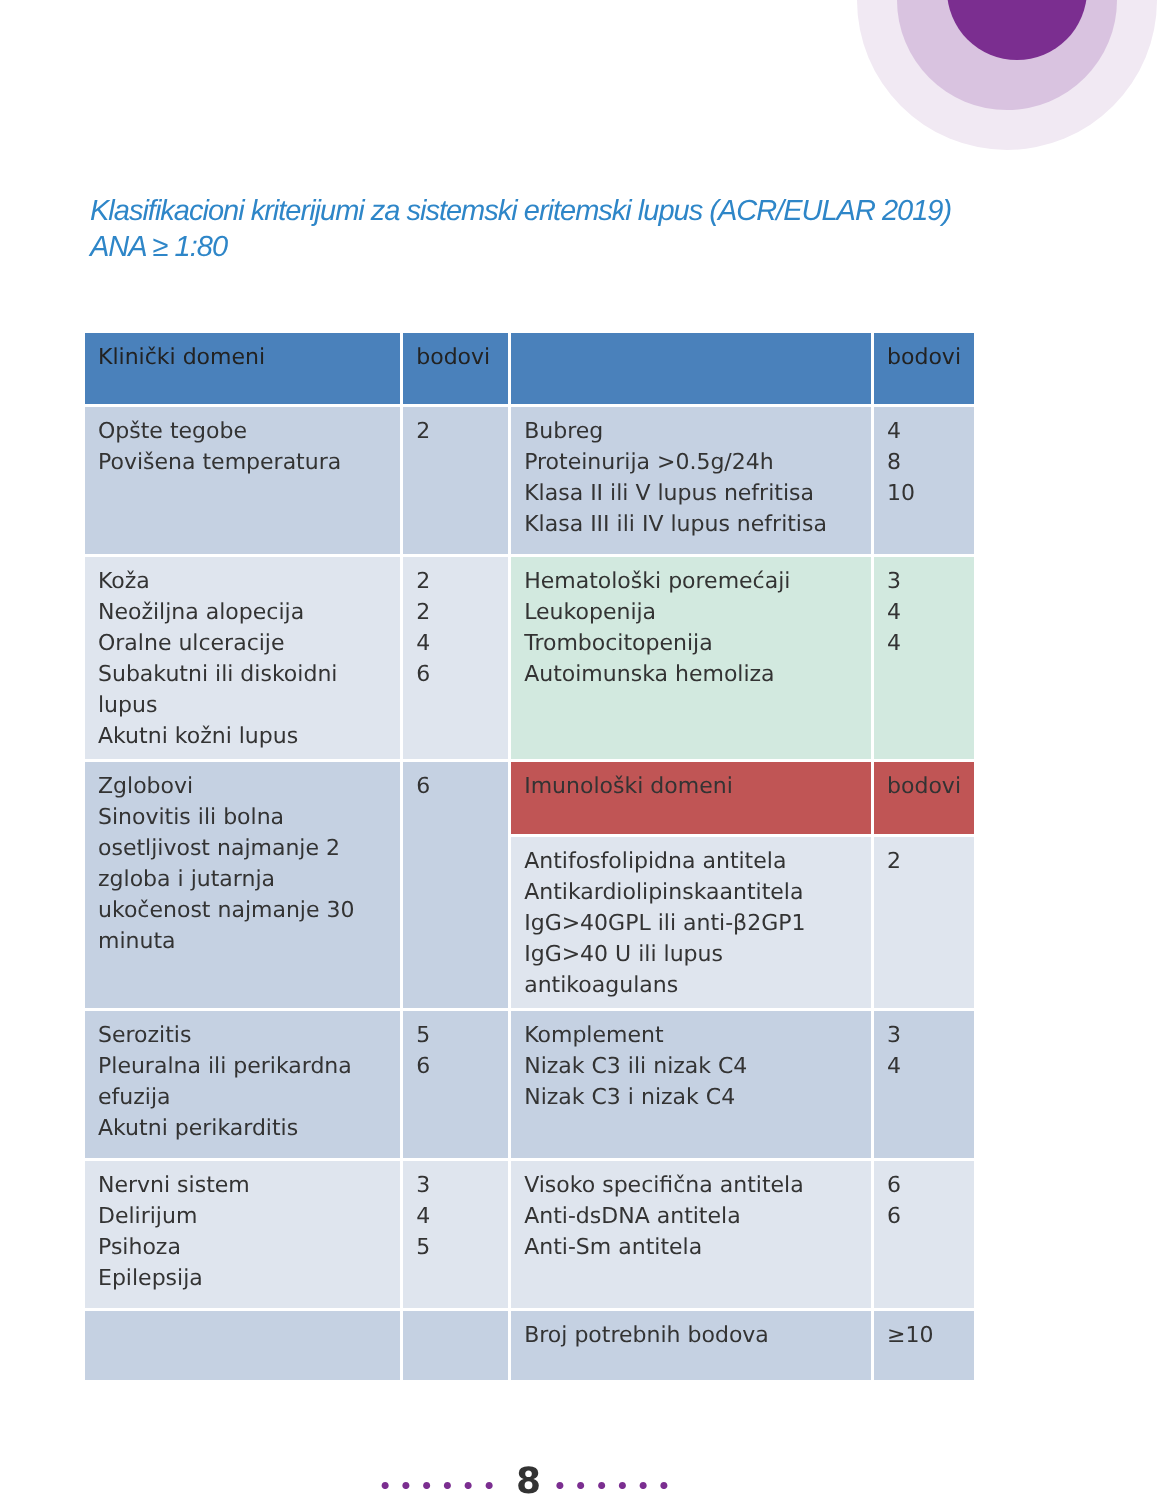Klasifikacioni kriterijumi za sistemski eritemski lupus (ACR/EULAR 2019)
ANA ≥ 1:80
| Klinički domeni | bodovi | | bodovi |
| --- | --- | --- | --- |
| Opšte tegobe Povišena temperatura | 2 | Bubreg Proteinurija >0.5g/24h Klasa II ili V lupus nefritisa Klasa III ili IV lupus nefritisa | 4 8 10 |
| Koža Neožiljna alopecija Oralne ulceracije Subakutni ili diskoidni lupus Akutni kožni lupus | 2 2 4 6 | Hematološki poremećaji Leukopenija Trombocitopenija Autoimunska hemoliza | 3 4 4 |
| Zglobovi Sinovitis ili bolna osetljivost najmanje 2 zgloba i jutarnja ukočenost najmanje 30 minuta | 6 | Imunološki domeni | bodovi |
| | | Antifosfolipidna antitela Antikardiolipinskaantitela IgG>40GPL ili anti-β2GP1 IgG>40 U ili lupus antikoagulans | 2 |
| Serozitis Pleuralna ili perikardna efuzija Akutni perikarditis | 5 6 | Komplement Nizak C3 ili nizak C4 Nizak C3 i nizak C4 | 3 4 |
| Nervni sistem Delirijum Psihoza Epilepsija | 3 4 5 | Visoko specifična antitela Anti-dsDNA antitela Anti-Sm antitela | 6 6 |
| | | Broj potrebnih bodova | ≥10 |
•••••• 8 ••••••